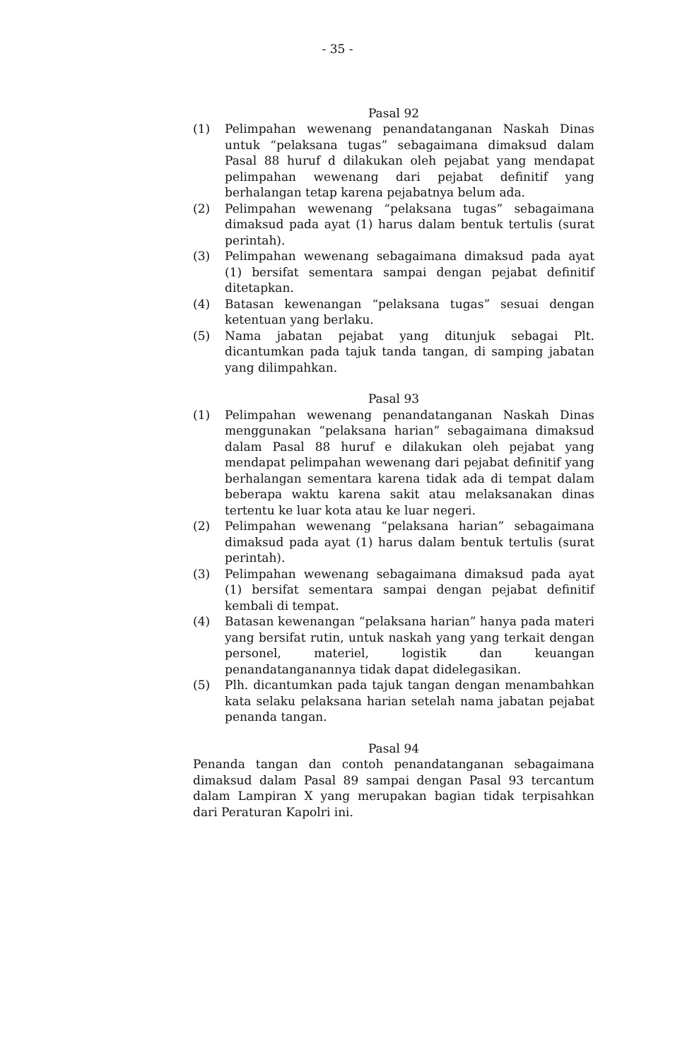- 35 -
Pasal 92
(1) Pelimpahan wewenang penandatanganan Naskah Dinas untuk “pelaksana tugas” sebagaimana dimaksud dalam Pasal 88 huruf d dilakukan oleh pejabat yang mendapat pelimpahan wewenang dari pejabat definitif yang berhalangan tetap karena pejabatnya belum ada.
(2) Pelimpahan wewenang “pelaksana tugas” sebagaimana dimaksud pada ayat (1) harus dalam bentuk tertulis (surat perintah).
(3) Pelimpahan wewenang sebagaimana dimaksud pada ayat (1) bersifat sementara sampai dengan pejabat definitif ditetapkan.
(4) Batasan kewenangan “pelaksana tugas” sesuai dengan ketentuan yang berlaku.
(5) Nama jabatan pejabat yang ditunjuk sebagai Plt. dicantumkan pada tajuk tanda tangan, di samping jabatan yang dilimpahkan.
Pasal 93
(1) Pelimpahan wewenang penandatanganan Naskah Dinas menggunakan “pelaksana harian” sebagaimana dimaksud dalam Pasal 88 huruf e dilakukan oleh pejabat yang mendapat pelimpahan wewenang dari pejabat definitif yang berhalangan sementara karena tidak ada di tempat dalam beberapa waktu karena sakit atau melaksanakan dinas tertentu ke luar kota atau ke luar negeri.
(2) Pelimpahan wewenang “pelaksana harian” sebagaimana dimaksud pada ayat (1) harus dalam bentuk tertulis (surat perintah).
(3) Pelimpahan wewenang sebagaimana dimaksud pada ayat (1) bersifat sementara sampai dengan pejabat definitif kembali di tempat.
(4) Batasan kewenangan “pelaksana harian” hanya pada materi yang bersifat rutin, untuk naskah yang yang terkait dengan personel, materiel, logistik dan keuangan penandatanganannya tidak dapat didelegasikan.
(5) Plh. dicantumkan pada tajuk tangan dengan menambahkan kata selaku pelaksana harian setelah nama jabatan pejabat penanda tangan.
Pasal 94
Penanda tangan dan contoh penandatanganan sebagaimana dimaksud dalam Pasal 89 sampai dengan Pasal 93 tercantum dalam Lampiran X yang merupakan bagian tidak terpisahkan dari Peraturan Kapolri ini.